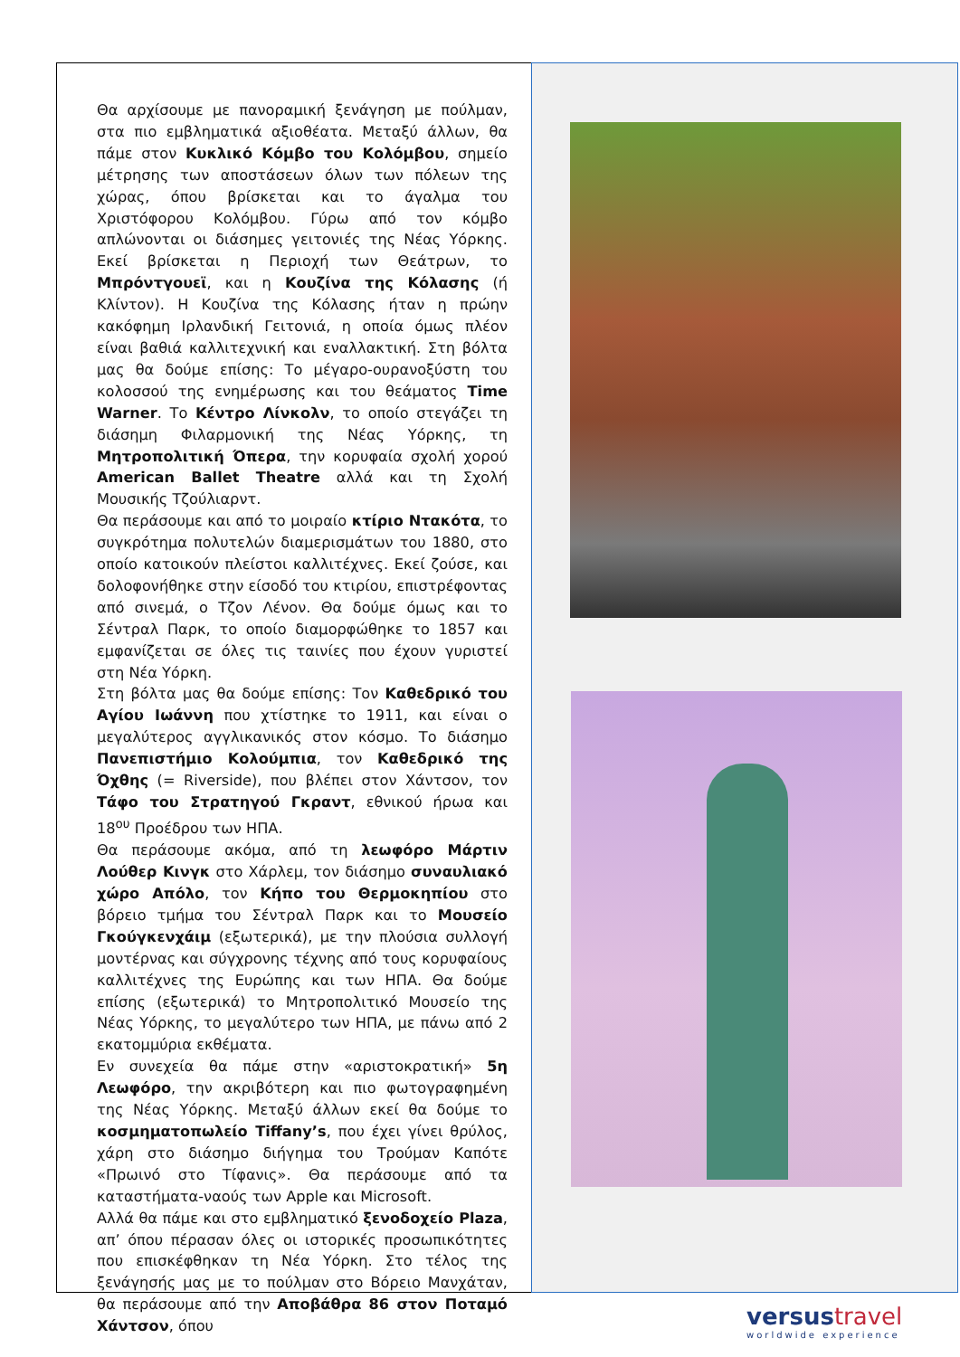Θα αρχίσουμε με πανοραμική ξενάγηση με πούλμαν, στα πιο εμβληματικά αξιοθέατα. Μεταξύ άλλων, θα πάμε στον Κυκλικό Κόμβο του Κολόμβου, σημείο μέτρησης των αποστάσεων όλων των πόλεων της χώρας, όπου βρίσκεται και το άγαλμα του Χριστόφορου Κολόμβου. Γύρω από τον κόμβο απλώνονται οι διάσημες γειτονιές της Νέας Υόρκης. Εκεί βρίσκεται η Περιοχή των Θεάτρων, το Μπρόντγουεϊ, και η Κουζίνα της Κόλασης (ή Κλίντον). Η Κουζίνα της Κόλασης ήταν η πρώην κακόφημη Ιρλανδική Γειτονιά, η οποία όμως πλέον είναι βαθιά καλλιτεχνική και εναλλακτική. Στη βόλτα μας θα δούμε επίσης: Το μέγαρο-ουρανοξύστη του κολοσσού της ενημέρωσης και του θεάματος Time Warner. Το Κέντρο Λίνκολν, το οποίο στεγάζει τη διάσημη Φιλαρμονική της Νέας Υόρκης, τη Μητροπολιτική Όπερα, την κορυφαία σχολή χορού American Ballet Theatre αλλά και τη Σχολή Μουσικής Τζούλιαρντ.
Θα περάσουμε και από το μοιραίο κτίριο Ντακότα, το συγκρότημα πολυτελών διαμερισμάτων του 1880, στο οποίο κατοικούν πλείστοι καλλιτέχνες. Εκεί ζούσε, και δολοφονήθηκε στην είσοδό του κτιρίου, επιστρέφοντας από σινεμά, ο Τζον Λένον. Θα δούμε όμως και το Σέντραλ Παρκ, το οποίο διαμορφώθηκε το 1857 και εμφανίζεται σε όλες τις ταινίες που έχουν γυριστεί στη Νέα Υόρκη.
Στη βόλτα μας θα δούμε επίσης: Τον Καθεδρικό του Αγίου Ιωάννη που χτίστηκε το 1911, και είναι ο μεγαλύτερος αγγλικανικός στον κόσμο. Το διάσημο Πανεπιστήμιο Κολούμπια, τον Καθεδρικό της Όχθης (= Riverside), που βλέπει στον Χάντσον, τον Τάφο του Στρατηγού Γκραντ, εθνικού ήρωα και 18<sup>ου</sup> Προέδρου των ΗΠΑ.
Θα περάσουμε ακόμα, από τη λεωφόρο Μάρτιν Λούθερ Κινγκ στο Χάρλεμ, τον διάσημο συναυλιακό χώρο Απόλο, τον Κήπο του Θερμοκηπίου στο βόρειο τμήμα του Σέντραλ Παρκ και το Μουσείο Γκούγκενχάιμ (εξωτερικά), με την πλούσια συλλογή μοντέρνας και σύγχρονης τέχνης από τους κορυφαίους καλλιτέχνες της Ευρώπης και των ΗΠΑ. Θα δούμε επίσης (εξωτερικά) το Μητροπολιτικό Μουσείο της Νέας Υόρκης, το μεγαλύτερο των ΗΠΑ, με πάνω από 2 εκατομμύρια εκθέματα.
Εν συνεχεία θα πάμε στην «αριστοκρατική» 5η Λεωφόρο, την ακριβότερη και πιο φωτογραφημένη της Νέας Υόρκης. Μεταξύ άλλων εκεί θα δούμε το κοσμηματοπωλείο Tiffany’s, που έχει γίνει θρύλος, χάρη στο διάσημο διήγημα του Τρούμαν Καπότε «Πρωινό στο Τίφανις». Θα περάσουμε από τα καταστήματα-ναούς των Apple και Microsoft.
Αλλά θα πάμε και στο εμβληματικό ξενοδοχείο Plaza, απ’ όπου πέρασαν όλες οι ιστορικές προσωπικότητες που επισκέφθηκαν τη Νέα Υόρκη. Στο τέλος της ξενάγησής μας με το πούλμαν στο Βόρειο Μανχάταν, θα περάσουμε από την Αποβάθρα 86 στον Ποταμό Χάντσον, όπου
versustravel
worldwide experience